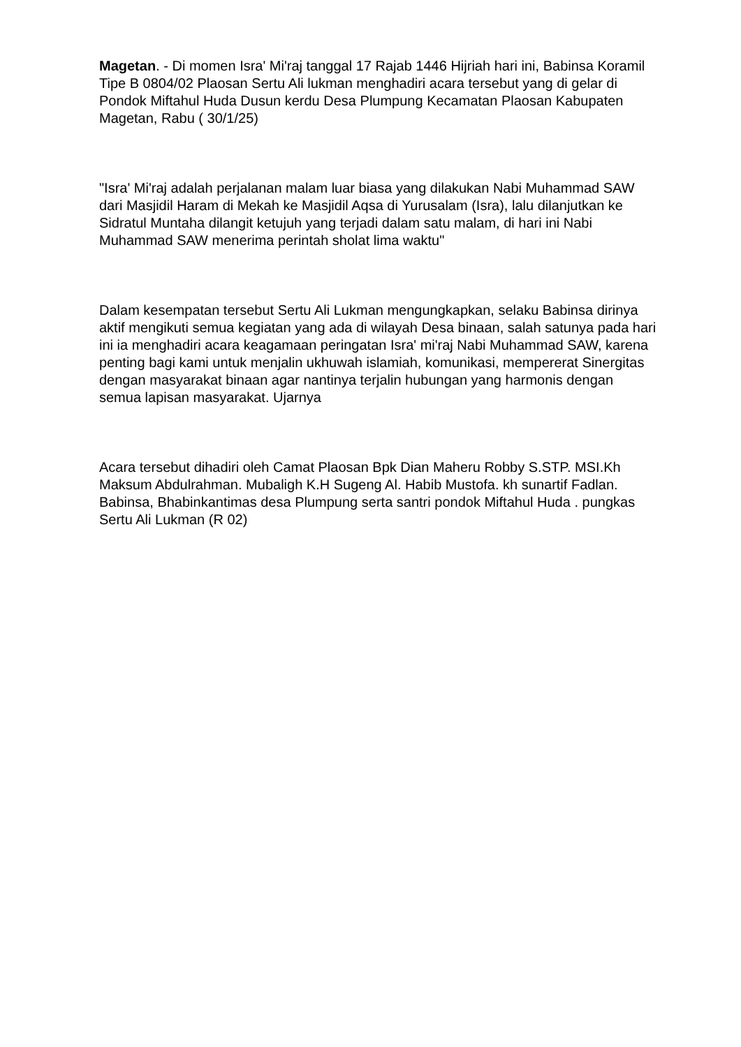Magetan. - Di momen Isra' Mi'raj tanggal 17 Rajab 1446 Hijriah hari ini, Babinsa Koramil Tipe B 0804/02 Plaosan Sertu Ali lukman menghadiri acara tersebut yang di gelar di Pondok Miftahul Huda Dusun kerdu Desa Plumpung Kecamatan Plaosan Kabupaten Magetan, Rabu ( 30/1/25)
"Isra' Mi'raj adalah perjalanan malam luar biasa yang dilakukan Nabi Muhammad SAW dari Masjidil Haram di Mekah ke Masjidil Aqsa di Yurusalam (Isra), lalu dilanjutkan ke Sidratul Muntaha dilangit ketujuh yang terjadi dalam satu malam, di hari ini Nabi Muhammad SAW menerima perintah sholat lima waktu"
Dalam kesempatan tersebut Sertu Ali Lukman mengungkapkan, selaku Babinsa dirinya aktif mengikuti semua kegiatan yang ada di wilayah Desa binaan, salah satunya pada hari ini ia menghadiri acara keagamaan peringatan Isra' mi'raj Nabi Muhammad SAW, karena penting bagi kami untuk menjalin ukhuwah islamiah, komunikasi, mempererat Sinergitas dengan masyarakat binaan agar nantinya terjalin hubungan yang harmonis dengan semua lapisan masyarakat. Ujarnya
Acara tersebut dihadiri oleh Camat Plaosan Bpk Dian Maheru Robby S.STP. MSI.Kh Maksum Abdulrahman. Mubaligh K.H Sugeng Al. Habib Mustofa. kh sunartif Fadlan. Babinsa, Bhabinkantimas desa Plumpung serta santri pondok Miftahul Huda . pungkas Sertu Ali Lukman (R 02)